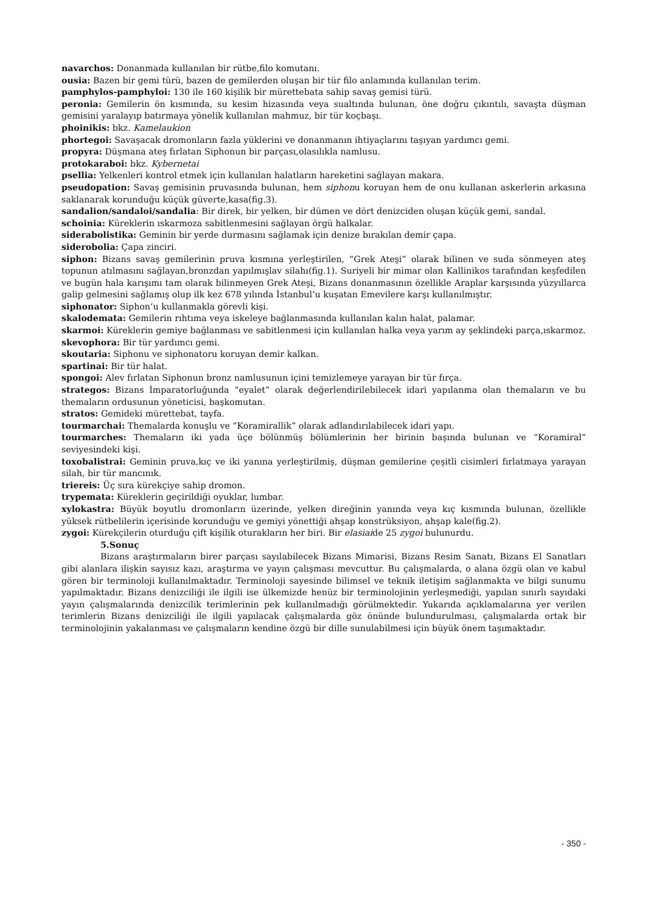navarchos: Donanmada kullanılan bir rütbe,filo komutanı.
ousia: Bazen bir gemi türü, bazen de gemilerden oluşan bir tür filo anlamında kullanılan terim.
pamphylos-pamphyloi: 130 ile 160 kişilik bir mürettebata sahip savaş gemisi türü.
peronia: Gemilerin ön kısmında, su kesim hizasında veya sualtında bulunan, öne doğru çıkıntılı, savaşta düşman gemisini yaralayıp batırmaya yönelik kullanılan mahmuz, bir tür koçbaşı.
phoinikis: bkz. Kamelaukion
phortegoi: Savaşacak dromonların fazla yüklerini ve donanmanın ihtiyaçlarını taşıyan yardımcı gemi.
propyra: Düşmana ateş fırlatan Siphonun bir parçası,olasılıkla namlusu.
protokaraboi: bkz. Kybernetai
psellia: Yelkenleri kontrol etmek için kullanılan halatların hareketini sağlayan makara.
pseudopation: Savaş gemisinin pruvasında bulunan, hem siphonu koruyan hem de onu kullanan askerlerin arkasına saklanarak korunduğu küçük güverte,kasa(fig.3).
sandalion/sandaloi/sandalia: Bir direk, bir yelken, bir dümen ve dört denizciden oluşan küçük gemi, sandal.
schoinia: Küreklerin ıskarmoza sabitlenmesini sağlayan örgü halkalar.
siderabolistika: Geminin bir yerde durmasını sağlamak için denize bırakılan demir çapa.
siderobolia: Çapa zinciri.
siphon: Bizans savaş gemilerinin pruva kısmına yerleştirilen, “Grek Ateşi” olarak bilinen ve suda sönmeyen ateş topunun atılmasını sağlayan,bronzdan yapılmışlav silahı(fig.1). Suriyeli bir mimar olan Kallinikos tarafından keşfedilen ve bugün hala karışımı tam olarak bilinmeyen Grek Ateşi, Bizans donanmasının özellikle Araplar karşısında yüzyıllarca galip gelmesini sağlamış olup ilk kez 678 yılında İstanbul’u kuşatan Emevilere karşı kullanılmıştır.
siphonator: Siphon’u kullanmakla görevli kişi.
skalodemata: Gemilerin rıhtıma veya iskeleye bağlanmasında kullanılan kalın halat, palamar.
skarmoi: Küreklerin gemiye bağlanması ve sabitlenmesi için kullanılan halka veya yarım ay şeklindeki parça,ıskarmoz.
skevophora: Bir tür yardımcı gemi.
skoutaria: Siphonu ve siphonatoru koruyan demir kalkan.
spartinai: Bir tür halat.
spongoi: Alev fırlatan Siphonun bronz namlusunun içini temizlemeye yarayan bir tür fırça.
strategos: Bizans İmparatorluğunda “eyalet” olarak değerlendirilebilecek idari yapılanma olan themaların ve bu themaların ordusunun yöneticisi, başkomutan.
stratos: Gemideki mürettebat, tayfa.
tourmarchai: Themalarda konuşlu ve “Koramirallik” olarak adlandırılabilecek idari yapı.
tourmarches: Themaların iki yada üçe bölünmüş bölümlerinin her birinin başında bulunan ve “Koramiral” seviyesindeki kişi.
toxobalistrai: Geminin pruva,kıç ve iki yanına yerleştirilmiş, düşman gemilerine çeşitli cisimleri fırlatmaya yarayan silah, bir tür mancınık.
triereis: Üç sıra kürekçiye sahip dromon.
trypemata: Küreklerin geçirildiği oyuklar, lumbar.
xylokastra: Büyük boyutlu dromonların üzerinde, yelken direğinin yanında veya kıç kısmında bulunan, özellikle yüksek rütbelilerin içerisinde korunduğu ve gemiyi yönettiği ahşap konstrüksiyon, ahşap kale(fig.2).
zygoi: Kürekçilerin oturduğu çift kişilik oturakların her biri. Bir elasiaide 25 zygoi bulunurdu.
5.Sonuç
Bizans araştırmaların birer parçası sayılabilecek Bizans Mimarisi, Bizans Resim Sanatı, Bizans El Sanatları gibi alanlara ilişkin sayısız kazı, araştırma ve yayın çalışması mevcuttur. Bu çalışmalarda, o alana özgü olan ve kabul gören bir terminoloji kullanılmaktadır. Terminoloji sayesinde bilimsel ve teknik iletişim sağlanmakta ve bilgi sunumu yapılmaktadır. Bizans denizciliği ile ilgili ise ülkemizde henüz bir terminolojinin yerleşmediği, yapılan sınırlı sayıdaki yayın çalışmalarında denizcilik terimlerinin pek kullanılmadığı görülmektedir. Yukarıda açıklamalarına yer verilen terimlerin Bizans denizciliği ile ilgili yapılacak çalışmalarda göz önünde bulundurulması, çalışmalarda ortak bir terminolojinin yakalanması ve çalışmaların kendine özgü bir dille sunulabilmesi için büyük önem taşımaktadır.
- 350 -